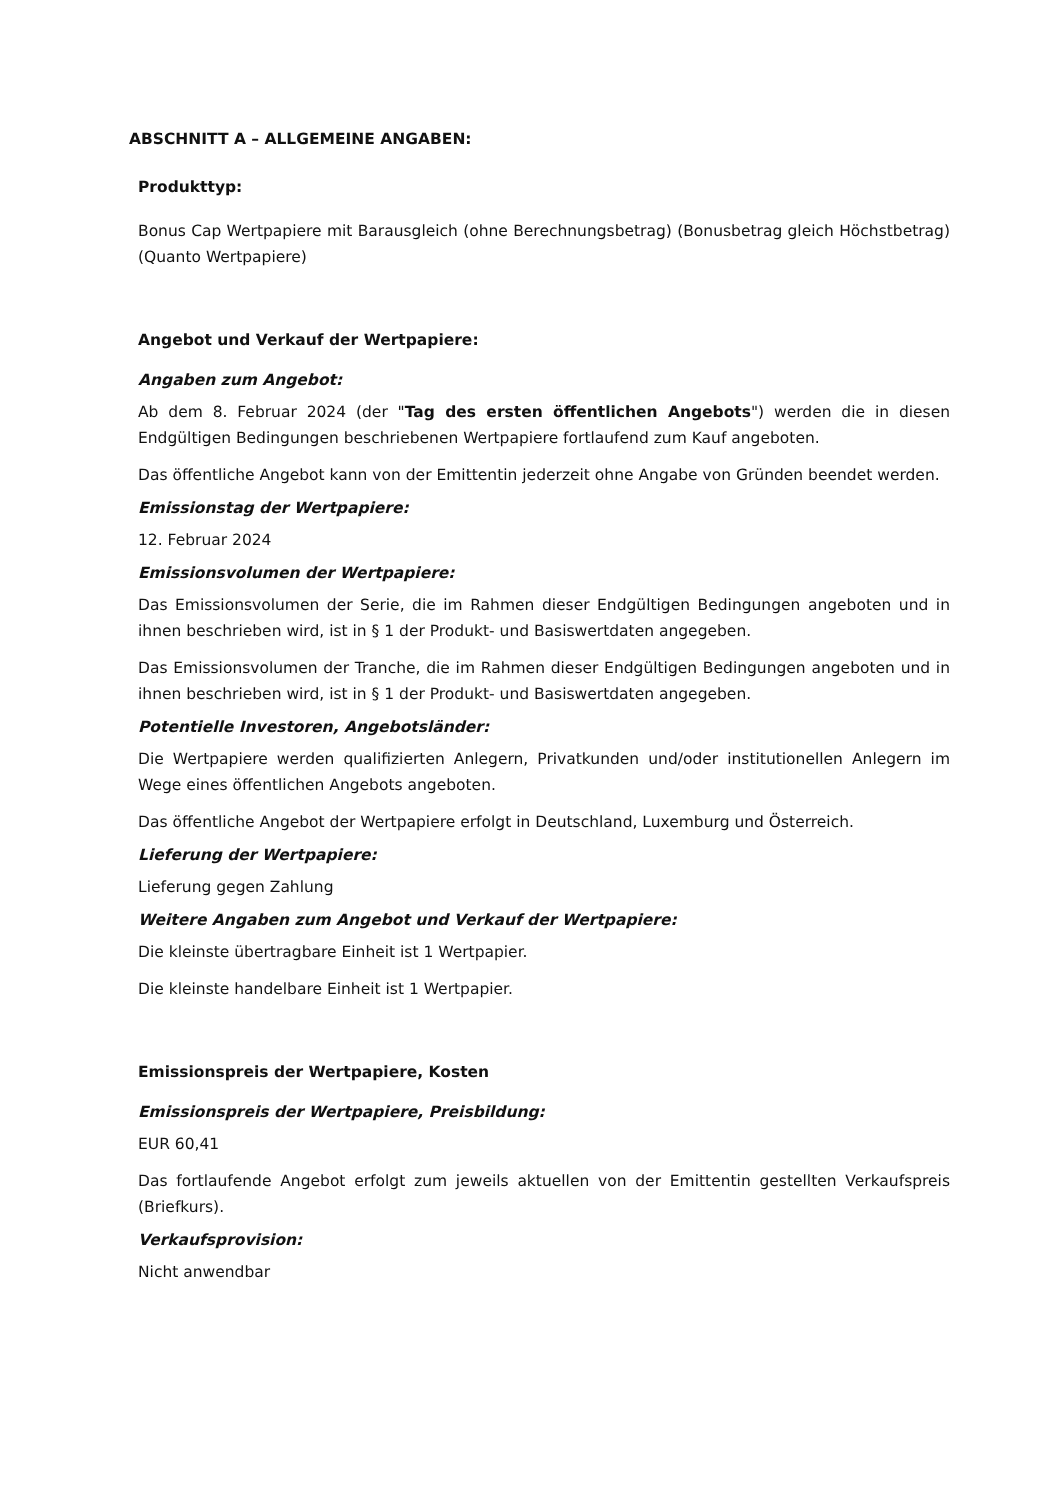ABSCHNITT A – ALLGEMEINE ANGABEN:
Produkttyp:
Bonus Cap Wertpapiere mit Barausgleich (ohne Berechnungsbetrag) (Bonusbetrag gleich Höchstbetrag) (Quanto Wertpapiere)
Angebot und Verkauf der Wertpapiere:
Angaben zum Angebot:
Ab dem 8. Februar 2024 (der "Tag des ersten öffentlichen Angebots") werden die in diesen Endgültigen Bedingungen beschriebenen Wertpapiere fortlaufend zum Kauf angeboten.
Das öffentliche Angebot kann von der Emittentin jederzeit ohne Angabe von Gründen beendet werden.
Emissionstag der Wertpapiere:
12. Februar 2024
Emissionsvolumen der Wertpapiere:
Das Emissionsvolumen der Serie, die im Rahmen dieser Endgültigen Bedingungen angeboten und in ihnen beschrieben wird, ist in § 1 der Produkt- und Basiswertdaten angegeben.
Das Emissionsvolumen der Tranche, die im Rahmen dieser Endgültigen Bedingungen angeboten und in ihnen beschrieben wird, ist in § 1 der Produkt- und Basiswertdaten angegeben.
Potentielle Investoren, Angebotsländer:
Die Wertpapiere werden qualifizierten Anlegern, Privatkunden und/oder institutionellen Anlegern im Wege eines öffentlichen Angebots angeboten.
Das öffentliche Angebot der Wertpapiere erfolgt in Deutschland, Luxemburg und Österreich.
Lieferung der Wertpapiere:
Lieferung gegen Zahlung
Weitere Angaben zum Angebot und Verkauf der Wertpapiere:
Die kleinste übertragbare Einheit ist 1 Wertpapier.
Die kleinste handelbare Einheit ist 1 Wertpapier.
Emissionspreis der Wertpapiere, Kosten
Emissionspreis der Wertpapiere, Preisbildung:
EUR 60,41
Das fortlaufende Angebot erfolgt zum jeweils aktuellen von der Emittentin gestellten Verkaufspreis (Briefkurs).
Verkaufsprovision:
Nicht anwendbar